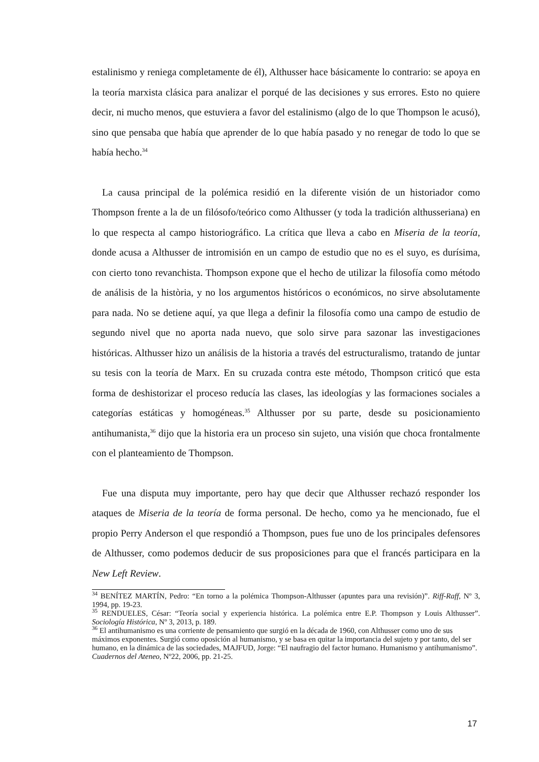estalinismo y reniega completamente de él), Althusser hace básicamente lo contrario: se apoya en la teoría marxista clásica para analizar el porqué de las decisiones y sus errores. Esto no quiere decir, ni mucho menos, que estuviera a favor del estalinismo (algo de lo que Thompson le acusó), sino que pensaba que había que aprender de lo que había pasado y no renegar de todo lo que se había hecho.<sup>34</sup>
La causa principal de la polémica residió en la diferente visión de un historiador como Thompson frente a la de un filósofo/teórico como Althusser (y toda la tradición althusseriana) en lo que respecta al campo historiográfico. La crítica que lleva a cabo en Miseria de la teoría, donde acusa a Althusser de intromisión en un campo de estudio que no es el suyo, es durísima, con cierto tono revanchista. Thompson expone que el hecho de utilizar la filosofía como método de análisis de la història, y no los argumentos históricos o económicos, no sirve absolutamente para nada. No se detiene aquí, ya que llega a definir la filosofía como una campo de estudio de segundo nivel que no aporta nada nuevo, que solo sirve para sazonar las investigaciones históricas. Althusser hizo un análisis de la historia a través del estructuralismo, tratando de juntar su tesis con la teoría de Marx. En su cruzada contra este método, Thompson criticó que esta forma de deshistorizar el proceso reducía las clases, las ideologías y las formaciones sociales a categorías estáticas y homogéneas.<sup>35</sup> Althusser por su parte, desde su posicionamiento antihumanista,<sup>36</sup> dijo que la historia era un proceso sin sujeto, una visión que choca frontalmente con el planteamiento de Thompson.
Fue una disputa muy importante, pero hay que decir que Althusser rechazó responder los ataques de Miseria de la teoría de forma personal. De hecho, como ya he mencionado, fue el propio Perry Anderson el que respondió a Thompson, pues fue uno de los principales defensores de Althusser, como podemos deducir de sus proposiciones para que el francés participara en la New Left Review.
<sup>34</sup> BENÍTEZ MARTÍN, Pedro: “En torno a la polémica Thompson-Althusser (apuntes para una revisión)”. Riff-Raff, Nº 3, 1994, pp. 19-23.
<sup>35</sup> RENDUELES, César: “Teoría social y experiencia histórica. La polémica entre E.P. Thompson y Louis Althusser”. Sociología Histórica, Nº 3, 2013, p. 189.
<sup>36</sup> El antihumanismo es una corriente de pensamiento que surgió en la década de 1960, con Althusser como uno de sus máximos exponentes. Surgió como oposición al humanismo, y se basa en quitar la importancia del sujeto y por tanto, del ser humano, en la dinámica de las sociedades, MAJFUD, Jorge: “El naufragio del factor humano. Humanismo y antihumanismo”. Cuadernos del Ateneo, Nº22, 2006, pp. 21-25.
17